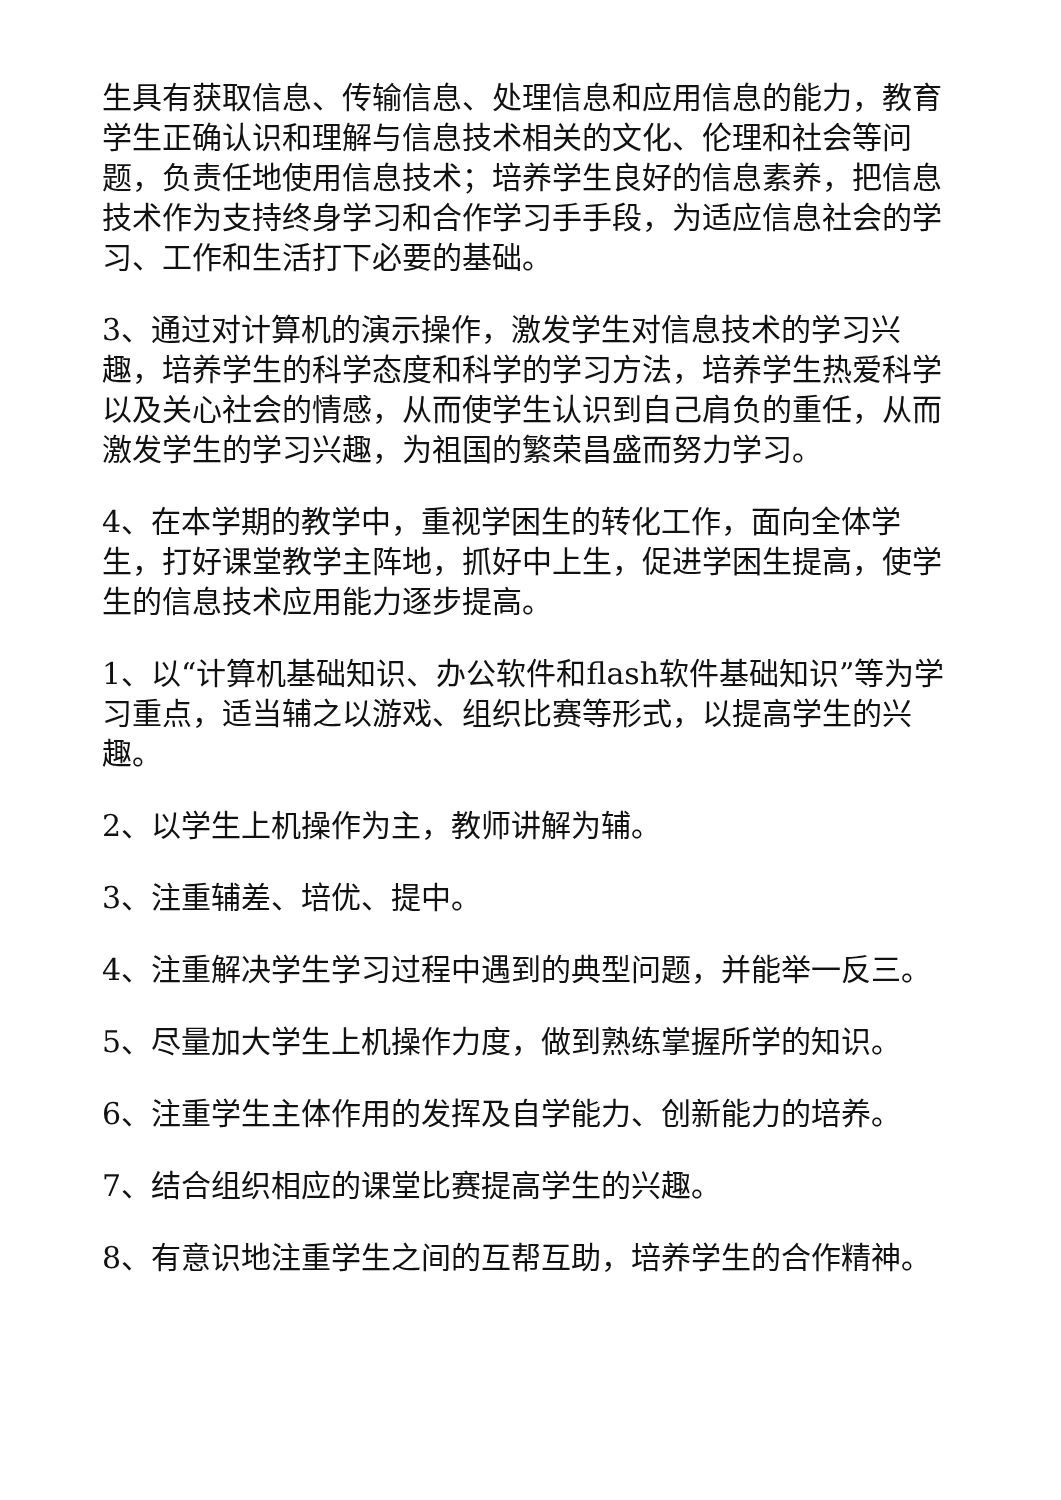生具有获取信息、传输信息、处理信息和应用信息的能力，教育学生正确认识和理解与信息技术相关的文化、伦理和社会等问题，负责任地使用信息技术；培养学生良好的信息素养，把信息技术作为支持终身学习和合作学习手手段，为适应信息社会的学习、工作和生活打下必要的基础。
3、通过对计算机的演示操作，激发学生对信息技术的学习兴趣，培养学生的科学态度和科学的学习方法，培养学生热爱科学以及关心社会的情感，从而使学生认识到自己肩负的重任，从而激发学生的学习兴趣，为祖国的繁荣昌盛而努力学习。
4、在本学期的教学中，重视学困生的转化工作，面向全体学生，打好课堂教学主阵地，抓好中上生，促进学困生提高，使学生的信息技术应用能力逐步提高。
1、以“计算机基础知识、办公软件和flash软件基础知识”等为学习重点，适当辅之以游戏、组织比赛等形式，以提高学生的兴趣。
2、以学生上机操作为主，教师讲解为辅。
3、注重辅差、培优、提中。
4、注重解决学生学习过程中遇到的典型问题，并能举一反三。
5、尽量加大学生上机操作力度，做到熟练掌握所学的知识。
6、注重学生主体作用的发挥及自学能力、创新能力的培养。
7、结合组织相应的课堂比赛提高学生的兴趣。
8、有意识地注重学生之间的互帮互助，培养学生的合作精神。